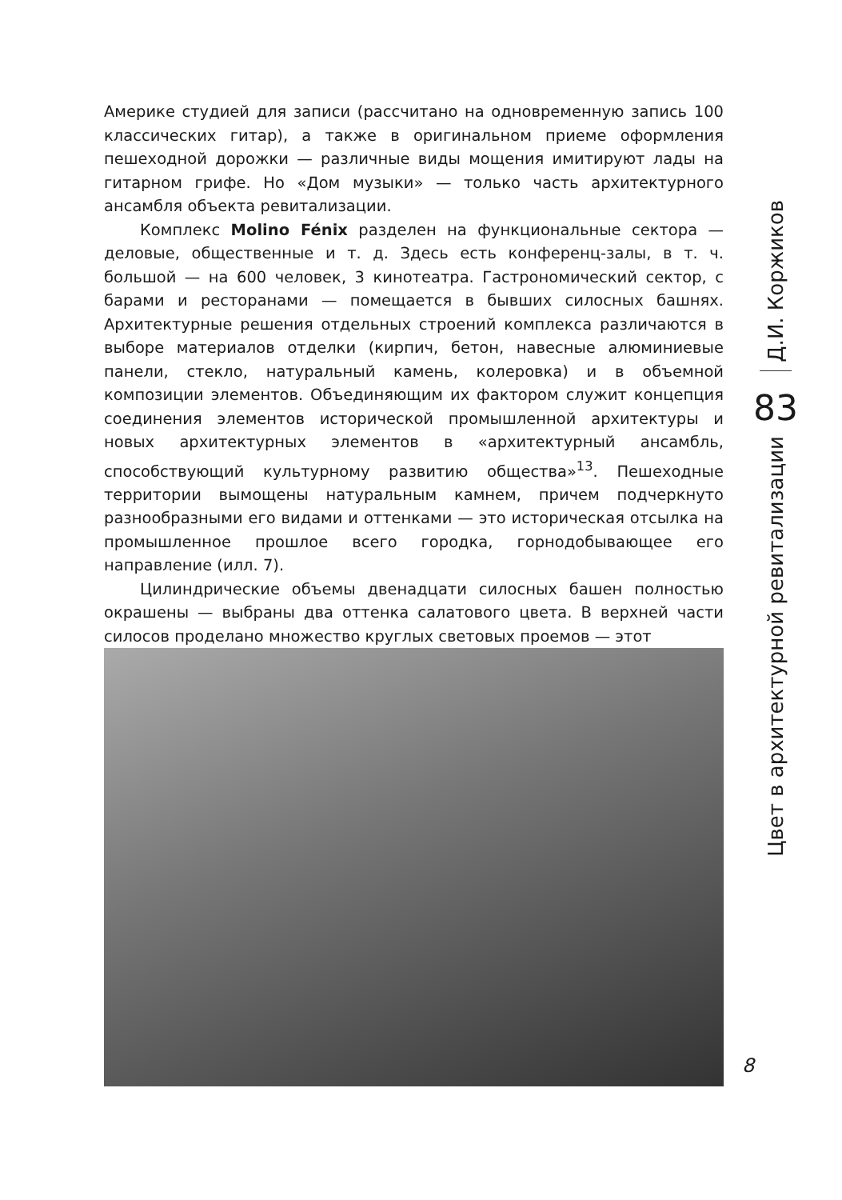Америке студией для записи (рассчитано на одновременную запись 100 классических гитар), а также в оригинальном приеме оформления пешеходной дорожки — различные виды мощения имитируют лады на гитарном грифе. Но «Дом музыки» — только часть архитектурного ансамбля объекта ревитализации.
Комплекс Molino Fénix разделен на функциональные сектора — деловые, общественные и т. д. Здесь есть конференц-залы, в т. ч. большой — на 600 человек, 3 кинотеатра. Гастрономический сектор, с барами и ресторанами — помещается в бывших силосных башнях. Архитектурные решения отдельных строений комплекса различаются в выборе материалов отделки (кирпич, бетон, навесные алюминиевые панели, стекло, натуральный камень, колеровка) и в объемной композиции элементов. Объединяющим их фактором служит концепция соединения элементов исторической промышленной архитектуры и новых архитектурных элементов в «архитектурный ансамбль, способствующий культурному развитию общества»<sup>13</sup>. Пешеходные территории вымощены натуральным камнем, причем подчеркнуто разнообразными его видами и оттенками — это историческая отсылка на промышленное прошлое всего городка, горнодобывающее его направление (илл. 7).
Цилиндрические объемы двенадцати силосных башен полностью окрашены — выбраны два оттенка салатового цвета. В верхней части силосов проделано множество круглых световых проемов — этот
Д.И. Коржиков
83
Цвет в архитектурной ревитализации
8